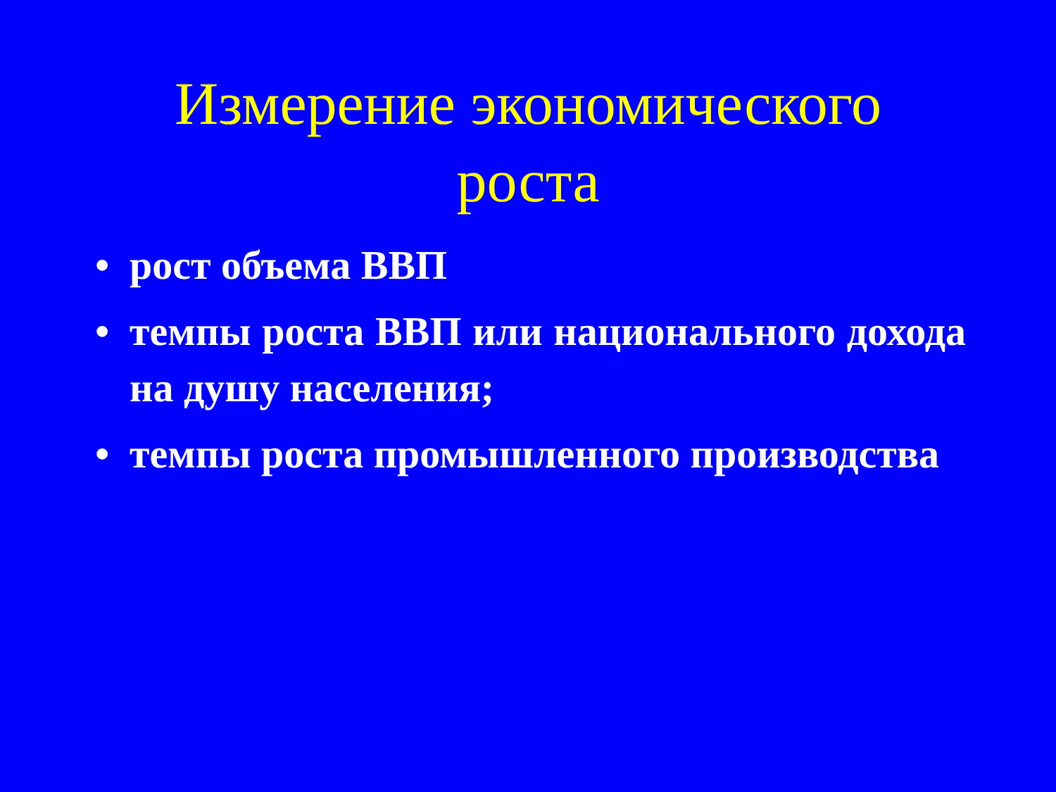Измерение экономического
роста
• рост объема ВВП
• темпы роста ВВП или национального дохода на душу населения;
• темпы роста промышленного производства